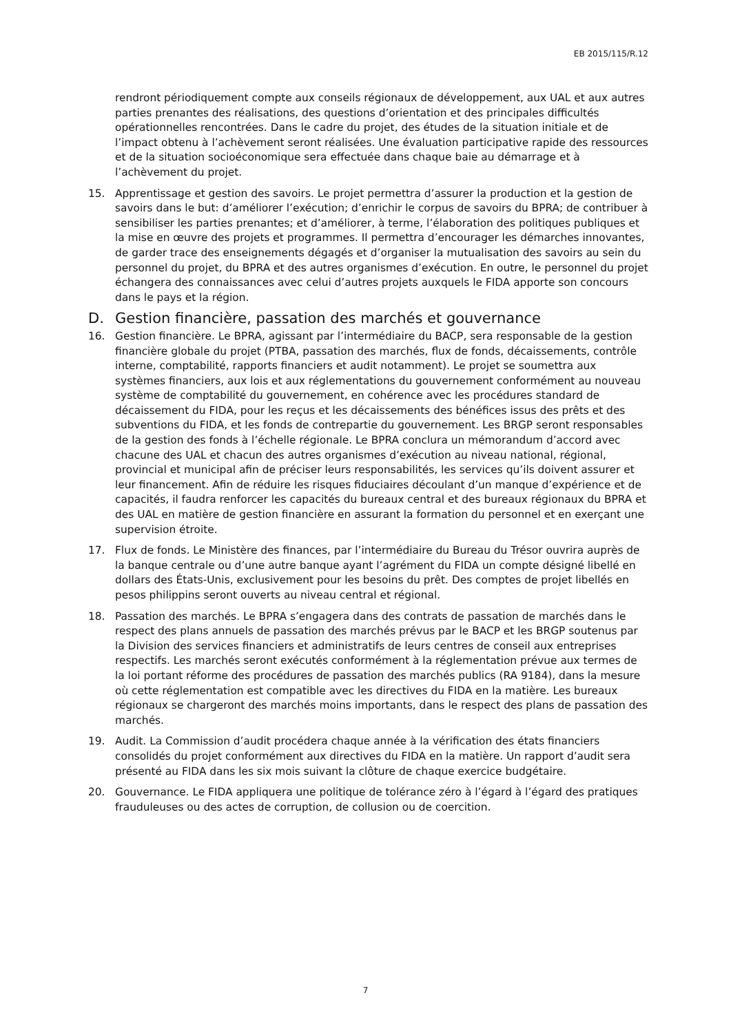EB 2015/115/R.12
rendront périodiquement compte aux conseils régionaux de développement, aux UAL et aux autres parties prenantes des réalisations, des questions d’orientation et des principales difficultés opérationnelles rencontrées. Dans le cadre du projet, des études de la situation initiale et de l’impact obtenu à l’achèvement seront réalisées. Une évaluation participative rapide des ressources et de la situation socioéconomique sera effectuée dans chaque baie au démarrage et à l’achèvement du projet.
15. Apprentissage et gestion des savoirs. Le projet permettra d’assurer la production et la gestion de savoirs dans le but: d’améliorer l’exécution; d’enrichir le corpus de savoirs du BPRA; de contribuer à sensibiliser les parties prenantes; et d’améliorer, à terme, l’élaboration des politiques publiques et la mise en œuvre des projets et programmes. Il permettra d’encourager les démarches innovantes, de garder trace des enseignements dégagés et d’organiser la mutualisation des savoirs au sein du personnel du projet, du BPRA et des autres organismes d’exécution. En outre, le personnel du projet échangera des connaissances avec celui d’autres projets auxquels le FIDA apporte son concours dans le pays et la région.
D. Gestion financière, passation des marchés et gouvernance
16. Gestion financière. Le BPRA, agissant par l’intermédiaire du BACP, sera responsable de la gestion financière globale du projet (PTBA, passation des marchés, flux de fonds, décaissements, contrôle interne, comptabilité, rapports financiers et audit notamment). Le projet se soumettra aux systèmes financiers, aux lois et aux réglementations du gouvernement conformément au nouveau système de comptabilité du gouvernement, en cohérence avec les procédures standard de décaissement du FIDA, pour les reçus et les décaissements des bénéfices issus des prêts et des subventions du FIDA, et les fonds de contrepartie du gouvernement. Les BRGP seront responsables de la gestion des fonds à l’échelle régionale. Le BPRA conclura un mémorandum d’accord avec chacune des UAL et chacun des autres organismes d’exécution au niveau national, régional, provincial et municipal afin de préciser leurs responsabilités, les services qu’ils doivent assurer et leur financement. Afin de réduire les risques fiduciaires découlant d’un manque d’expérience et de capacités, il faudra renforcer les capacités du bureaux central et des bureaux régionaux du BPRA et des UAL en matière de gestion financière en assurant la formation du personnel et en exerçant une supervision étroite.
17. Flux de fonds. Le Ministère des finances, par l’intermédiaire du Bureau du Trésor ouvrira auprès de la banque centrale ou d’une autre banque ayant l’agrément du FIDA un compte désigné libellé en dollars des États-Unis, exclusivement pour les besoins du prêt. Des comptes de projet libellés en pesos philippins seront ouverts au niveau central et régional.
18. Passation des marchés. Le BPRA s’engagera dans des contrats de passation de marchés dans le respect des plans annuels de passation des marchés prévus par le BACP et les BRGP soutenus par la Division des services financiers et administratifs de leurs centres de conseil aux entreprises respectifs. Les marchés seront exécutés conformément à la réglementation prévue aux termes de la loi portant réforme des procédures de passation des marchés publics (RA 9184), dans la mesure où cette réglementation est compatible avec les directives du FIDA en la matière. Les bureaux régionaux se chargeront des marchés moins importants, dans le respect des plans de passation des marchés.
19. Audit. La Commission d’audit procédera chaque année à la vérification des états financiers consolidés du projet conformément aux directives du FIDA en la matière. Un rapport d’audit sera présenté au FIDA dans les six mois suivant la clôture de chaque exercice budgétaire.
20. Gouvernance. Le FIDA appliquera une politique de tolérance zéro à l’égard à l’égard des pratiques frauduleuses ou des actes de corruption, de collusion ou de coercition.
7